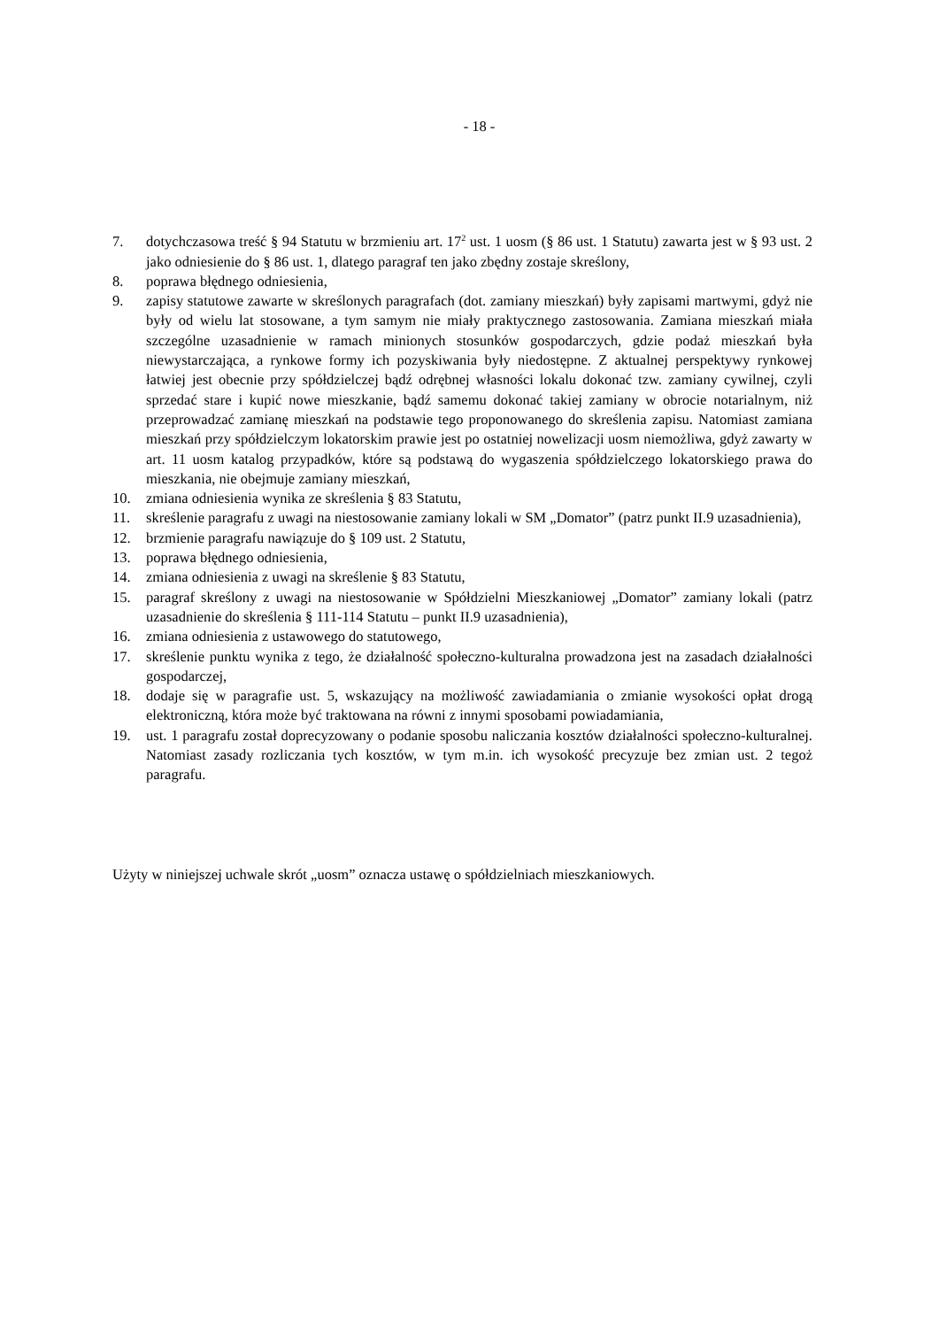- 18 -
7. dotychczasowa treść § 94 Statutu w brzmieniu art. 17<sup>2</sup> ust. 1 uosm (§ 86 ust. 1 Statutu) zawarta jest w § 93 ust. 2 jako odniesienie do § 86 ust. 1, dlatego paragraf ten jako zbędny zostaje skreślony,
8. poprawa błędnego odniesienia,
9. zapisy statutowe zawarte w skreślonych paragrafach (dot. zamiany mieszkań) były zapisami martwymi, gdyż nie były od wielu lat stosowane, a tym samym nie miały praktycznego zastosowania. Zamiana mieszkań miała szczególne uzasadnienie w ramach minionych stosunków gospodarczych, gdzie podaż mieszkań była niewystarczająca, a rynkowe formy ich pozyskiwania były niedostępne. Z aktualnej perspektywy rynkowej łatwiej jest obecnie przy spółdzielczej bądź odrębnej własności lokalu dokonać tzw. zamiany cywilnej, czyli sprzedać stare i kupić nowe mieszkanie, bądź samemu dokonać takiej zamiany w obrocie notarialnym, niż przeprowadzać zamianę mieszkań na podstawie tego proponowanego do skreślenia zapisu. Natomiast zamiana mieszkań przy spółdzielczym lokatorskim prawie jest po ostatniej nowelizacji uosm niemożliwa, gdyż zawarty w art. 11 uosm katalog przypadków, które są podstawą do wygaszenia spółdzielczego lokatorskiego prawa do mieszkania, nie obejmuje zamiany mieszkań,
10. zmiana odniesienia wynika ze skreślenia § 83 Statutu,
11. skreślenie paragrafu z uwagi na niestosowanie zamiany lokali w SM „Domator” (patrz punkt II.9 uzasadnienia),
12. brzmienie paragrafu nawiązuje do § 109 ust. 2 Statutu,
13. poprawa błędnego odniesienia,
14. zmiana odniesienia z uwagi na skreślenie § 83 Statutu,
15. paragraf skreślony z uwagi na niestosowanie w Spółdzielni Mieszkaniowej „Domator” zamiany lokali (patrz uzasadnienie do skreślenia § 111-114 Statutu – punkt II.9 uzasadnienia),
16. zmiana odniesienia z ustawowego do statutowego,
17. skreślenie punktu wynika z tego, że działalność społeczno-kulturalna prowadzona jest na zasadach działalności gospodarczej,
18. dodaje się w paragrafie ust. 5, wskazujący na możliwość zawiadamiania o zmianie wysokości opłat drogą elektroniczną, która może być traktowana na równi z innymi sposobami powiadamiania,
19. ust. 1 paragrafu został doprecyzowany o podanie sposobu naliczania kosztów działalności społeczno-kulturalnej. Natomiast zasady rozliczania tych kosztów, w tym m.in. ich wysokość precyzuje bez zmian ust. 2 tegoż paragrafu.
Użyty w niniejszej uchwale skrót „uosm” oznacza ustawę o spółdzielniach mieszkaniowych.